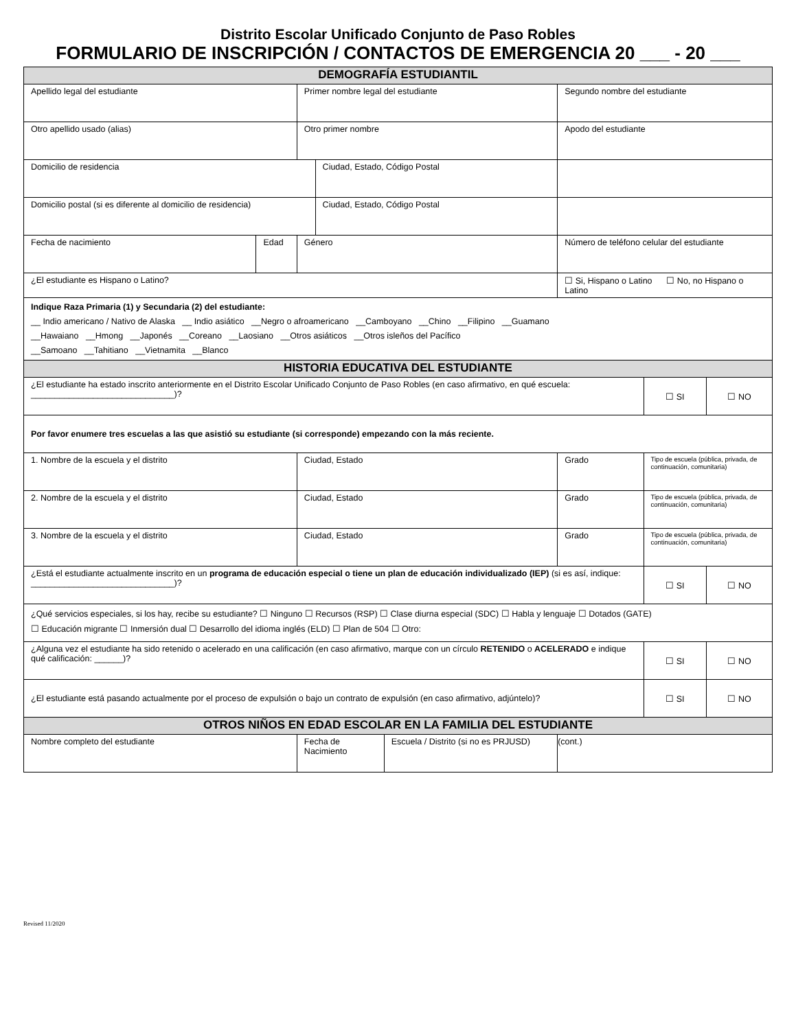Distrito Escolar Unificado Conjunto de Paso Robles
FORMULARIO DE INSCRIPCIÓN / CONTACTOS DE EMERGENCIA 20 ___ - 20 ___
| DEMOGRAFÍA ESTUDIANTIL | | | | |
| --- | --- | --- | --- | --- |
| Apellido legal del estudiante | Primer nombre legal del estudiante | Segundo nombre del estudiante | | |
| Otro apellido usado (alias) | Otro primer nombre | Apodo del estudiante | | |
| / Domicilio de residencia / Ciudad, Estado, Código Postal / | | | | |
| / Domicilio postal (si es diferente al domicilio de residencia) / Ciudad, Estado, Código Postal / | | | | |
| / Fecha de nacimiento / Edad / | Género | Número de teléfono celular del estudiante | | |
| ¿El estudiante es Hispano o Latino? | | ☐ Si, Hispano o Latino ☐ No, no Hispano o Latino | | |
| Indique Raza Primaria (1) y Secundaria (2) del estudiante: __ Indio americano / Nativo de Alaska __ Indio asiático __Negro o afroamericano __Camboyano __Chino __Filipino __Guamano __Hawaiano __Hmong __Japonés __Coreano __Laosiano __Otros asiáticos __Otros isleños del Pacífico __Samoano __Tahitiano __Vietnamita __Blanco | | | | |
| HISTORIA EDUCATIVA DEL ESTUDIANTE | | | | |
| ¿El estudiante ha estado inscrito anteriormente en el Distrito Escolar Unificado Conjunto de Paso Robles (en caso afirmativo, en qué escuela: ______________________________)? | | | ☐ SI | ☐ NO |
| Por favor enumere tres escuelas a las que asistió su estudiante (si corresponde) empezando con la más reciente. | | | | |
| 1. Nombre de la escuela y el distrito | Ciudad, Estado | Grado | Tipo de escuela (pública, privada, de continuación, comunitaria) | |
| 2. Nombre de la escuela y el distrito | Ciudad, Estado | Grado | Tipo de escuela (pública, privada, de continuación, comunitaria) | |
| 3. Nombre de la escuela y el distrito | Ciudad, Estado | Grado | Tipo de escuela (pública, privada, de continuación, comunitaria) | |
| ¿Está el estudiante actualmente inscrito en un programa de educación especial o tiene un plan de educación individualizado (IEP) (si es así, indique: ______________________________)? | | | ☐ SI | ☐ NO |
| ¿Qué servicios especiales, si los hay, recibe su estudiante? ☐ Ninguno ☐ Recursos (RSP) ☐ Clase diurna especial (SDC) ☐ Habla y lenguaje ☐ Dotados (GATE) ☐ Educación migrante ☐ Inmersión dual ☐ Desarrollo del idioma inglés (ELD) ☐ Plan de 504 ☐ Otro: | | | | |
| ¿Alguna vez el estudiante ha sido retenido o acelerado en una calificación (en caso afirmativo, marque con un círculo RETENIDO o ACELERADO e indique qué calificación: ______)? | | | ☐ SI | ☐ NO |
| ¿El estudiante está pasando actualmente por el proceso de expulsión o bajo un contrato de expulsión (en caso afirmativo, adjúntelo)? | | | ☐ SI | ☐ NO |
| OTROS NIÑOS EN EDAD ESCOLAR EN LA FAMILIA DEL ESTUDIANTE | | | | |
| Nombre completo del estudiante | / Fecha de Nacimiento / Escuela / Distrito (si no es PRJUSD) / | (cont.) | | |
Revised 11/2020